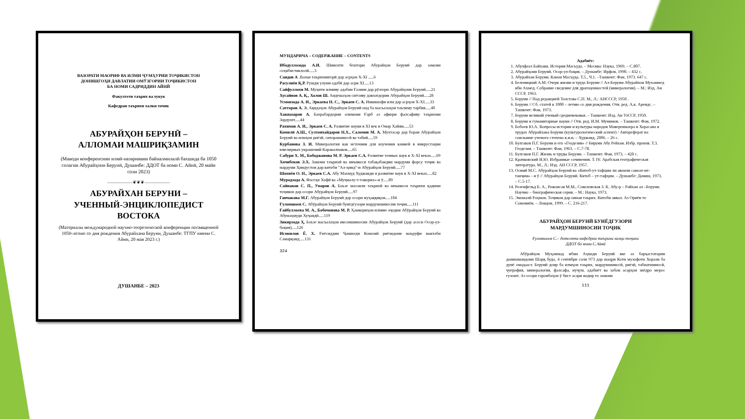ВАЗОРАТИ МАОРИФ ВА ИЛМИ ҶУМҲУРИИ ТОҶИКИСТОН
ДОНИШГОҲИ ДАВЛАТИИ ОМӮЗГОРИИ ТОҶИКИСТОН
БА НОМИ САДРИДДИН АЙНӢ
Факултети таърих ва хукук
Кафедраи таърихи халки точик
АБУРАЙҲОН БЕРУНӢ –
АЛЛОМАИ МАШРИҚЗАМИН
(Маводи конференсияи илмӣ-назариявии байналмилалӣ бахшида ба 1050 солагии Абурайҳони Берунӣ, Душанбе: ДДОТ ба номи С. Айнӣ, 20 майи соли 2023)
——————❦❦❦——————
АБУРАЙХАН БЕРУНИ –
УЧЕННЫЙ-ЭНЦИКЛОПЕДИСТ
ВОСТОКА
(Материалы международной научно-теоретической конференции посвященной 1050-летию со дня рождения Абурайхана Беруни, Душанбе: ТГПУ имени С. Айни, 20 мая 2023 г.)
ДУШАНБЕ – 2023
МУНДАРИЧА – СОДЕРЖАНИЕ – CONTENTS
Ибодуллозода А.И. Шинохти бештари Абурайҳон Берунӣ дар замони соҳибистиклолӣ.....3
Саидов А .Вазъи таърихнигорӣ дар асрҳои X-XI .....6
Расулиён Қ.Р. Рушди улуми адабӣ дар асри XI.....13
Сайфуллохи М. Муҳити илмиву адабии Ғазнин дар рӯзгори Абурайҳони Берунӣ.....21
Хусайнов А. Қ., Холов Ш. Андешаҳои сиёсиву давлатдории Абурайҳон Берунӣ.....28
Усмонзода А. И., Эркаева Н. С., Эркаев С. А. Инкишофи илм дар асрҳои X-XI.....33
Сатторов А. Э. Ақидаҳои Абурайҳон Берунӣ оид ба масъалаҳои таълиму тарбия.....40
Хакназаров А. Бахрабардории олимони Ғарб аз афкори фалсафиву таърихии Зардушт.....44
Рахимов А. И., Эркаев С. А. Развитие науки в XI век и Омар Хайям.....53
Комилӣ А.Ш., Султонхайдаров Н.Х., Саломов М. А. Мухтасар дар бораи Абурайҳон Берунӣ ва илмҳои риёзӣ, ситорашиносӣ ва табиӣ.....59
Курбанова З. И. Минералогия как источник для изучения камней в инкрустации ювелирных украшений Каракалпаков.....65
Сабури Х. М., Бободжанова М. Р. Эркаев С.А. Развитие точных наук в X-XI веках.....69
Хочибеков Э.Х. Замони таърихӣ ва инъикоси табақабандии мардуми форсу тоҷик ва мардуми Ҳиндустон дар китоби "Ал-ҳинд"-и Абурайҳон Берунӣ.....77
Шохиён О. Н., Эркаев С.А. Абу Махмуд Худжанди и развитие наук в X-XI веках.....82
Муродзода А. Фасеҳи Хофӣ ва «Муҷмалу-т-таворих»-и ӯ.....89
Сайнаков С. П., Умаров А. Баъзе масоили таърихӣ ва инъикоси таърихи қадими тоҷикон дар осори Абурайҳон Берунӣ.....97
Ганчакова М.Г. Абурайҳон Берунӣ дар осори муҳаққиқон.....104
Ғуломшоев С. Абӯрайҳон Берунӣ бунёдгузори мардумшиносии тоҷик.....111
Ғайбуллоева М. А., Бобочонова М. Р. Ҳамкориҳои илмию эҷодии Абӯрайҳон Берунӣ ва Абумаҳмуди Хуҷандӣ.....119
Зикирзода Ҳ. Баъзе масъалаҳои инсоншиносии Абурайҳон Берунӣ (дар асоси Осор-ул-боқия).....126
Исмоилов Ё. Х. Ғиёсиддин Ҷамшеди Кошонӣ риёзидони маъруфи мактаби Самарқанд.....131
324
Адабиёт:
1. Абулфазл Байхаки. История Масъуда. – Москва: Наука, 1969. – С.807.
2. Абурайҳони Берунӣ. Осор-ул-боқия. – Душанбе: Ирфон, 1990. – 432 с.
3. Абурайхан Беруни. Канон Масъуда. Т.5., Ч.1. –Ташкент: Фан, 1973. 647 с.
4. Беленицкий А.М. Очерк жизни и труда Беруни // Ал-Беруни Абурайхон Мухаммед ибн Ахмед. Собрание сведение для драгоценностей (минералогия). – М.: Изд. Ан СССР, 1963.
5. Беруни // Под редакцией Толстова С.П. М., Л.: АНСССР, 1950 .
6. Беруни // Сб. статей к 1000 – летию со дня рождения. Отв. ред. А.к. Арендс. – Ташкент: Фан, 1973.
7. Беруни великий ученый средневековья. – Ташкент: Изд. Ан УзССР, 1950.
8. Беруни и гуманитарные науки // Отв. ред. И.М. Муминов. – Ташкент: Фан, 1972.
9. Бобоев Ю.А. Вопросы истории и культуры народов Мавереннахра и Хорасана в трудах Абурайхана Беруни (культурологический аспект) / Автореферат на соискание ученого степена к.и.н. – Худжанд, 2006. – 26 с.
10. Булгаков П.Г. Беруни и его «Геодезия» // Бируни Абу Рейхан. Избр. произв. Т.3. Геодезия. – Ташкент: Фан, 1963. – С.7-78.
11. Булгаков П.Г. Жизнь и труды Беруни. – Ташкент: Фан, 1973. – 428 с.
12. Крачковский И.Ю. Избранные сочинения. Т. IV. Арабская географическая литература. М., Л.: Изд. АН СССР, 1957.
13. Осимӣ М.С. Абурайҳон Берунӣ ва «Китоб-ут-тафҳим ли авоили саноат-ит-танҷим» - и ӯ // Абурайҳон Берунӣ. Китоб – ут-тафҳим. – Душанбе: Дониш, 1973. – С.5-17.
14. Розенфельд Б. А., Рожансая М.М., Соколовская З. К. Абу-р – Райхан ал –Беруни. Научно – биографическая серия. – М.: Наука, 1973.
15. Эмомалӣ Раҳмон. Тоҷикон дар оинаи таърих. Китоби аввал. Аз Ориён то Сомониён. – Лондон, 1999. – С. 216-217.
АБУРАЙҲОН БЕРУНӢ БУНЁДГУЗОРИ
МАРДУМШИНОСИИ ТОҶИК
Ғуломшоев С.– дотсенти кафедраи таърихи халқи тоҷики
ДДОТ ба номи С.Айнӣ
Абӯрайҳон Муҳаммад ибни Аҳмади Берунӣ яке аз барҷастатарин донишмандони Шарқ буда, 4 сентябри соли 973 дар шаҳри Коти музофоти Хоразм ба дунё омадааст. Берунӣ доир ба илмҳои таърих, мардумшиносӣ, риёзӣ, табиатшиносӣ, ҷуғрофия, минералогия, фалсафа, нуҷум, адабиёт ва забон асарҳои зиёдро мерос гузошт. Аз осори гаронбаҳои ӯ бист асари нодир то замони
111